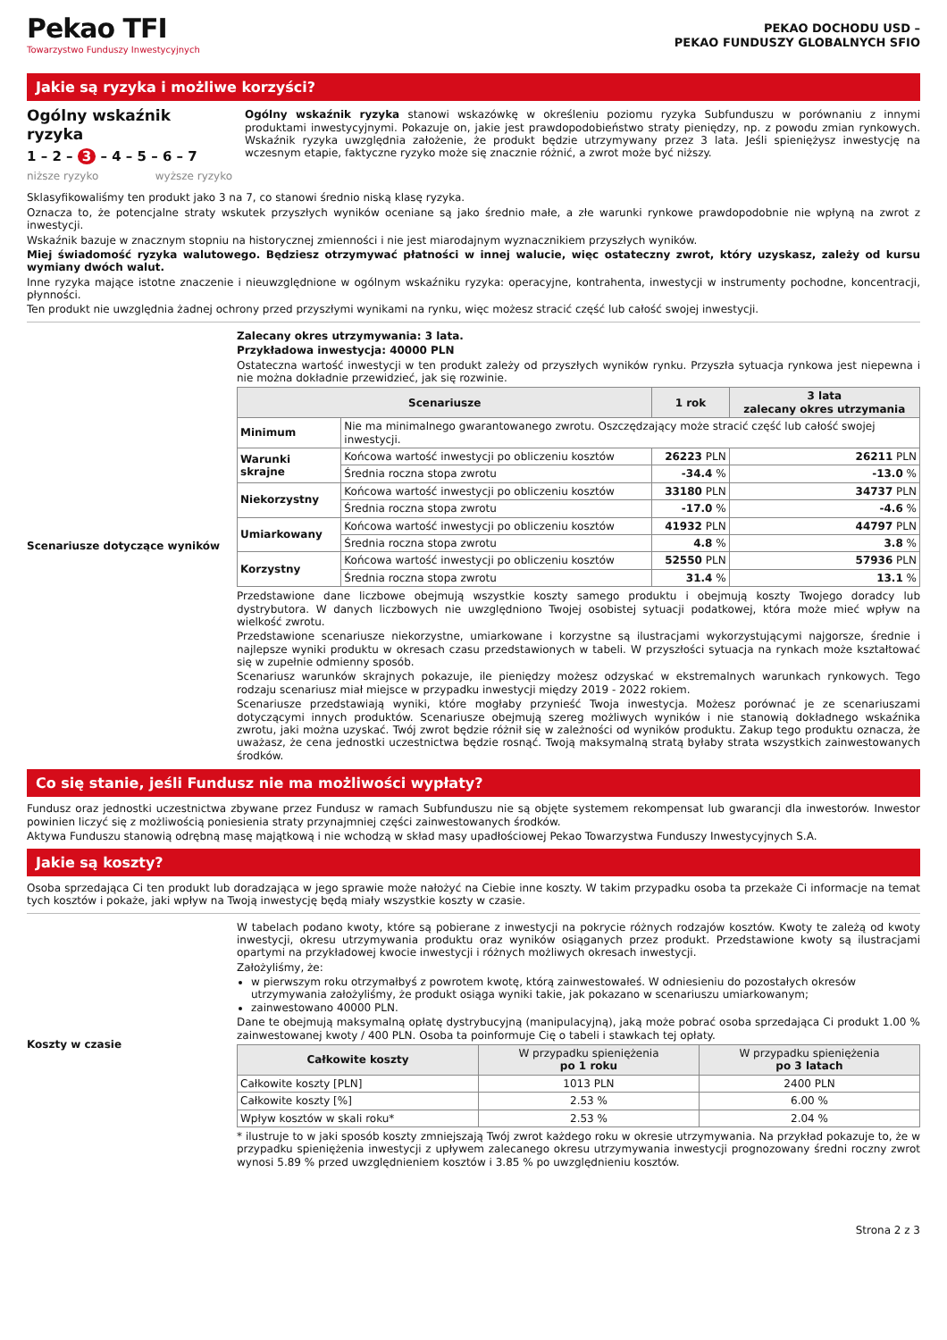Pekao TFI
Towarzystwo Funduszy Inwestycyjnych
PEKAO DOCHODU USD –
PEKAO FUNDUSZY GLOBALNYCH SFIO
Jakie są ryzyka i możliwe korzyści?
Ogólny wskaźnik ryzyka
1 – 2 – 3 – 4 – 5 – 6 – 7
niższe ryzyko wyższe ryzyko
Ogólny wskaźnik ryzyka stanowi wskazówkę w określeniu poziomu ryzyka Subfunduszu w porównaniu z innymi produktami inwestycyjnymi. Pokazuje on, jakie jest prawdopodobieństwo straty pieniędzy, np. z powodu zmian rynkowych. Wskaźnik ryzyka uwzględnia założenie, że produkt będzie utrzymywany przez 3 lata. Jeśli spieniężysz inwestycję na wczesnym etapie, faktyczne ryzyko może się znacznie różnić, a zwrot może być niższy.
Sklasyfikowaliśmy ten produkt jako 3 na 7, co stanowi średnio niską klasę ryzyka.
Oznacza to, że potencjalne straty wskutek przyszłych wyników oceniane są jako średnio małe, a złe warunki rynkowe prawdopodobnie nie wpłyną na zwrot z inwestycji.
Wskaźnik bazuje w znacznym stopniu na historycznej zmienności i nie jest miarodajnym wyznacznikiem przyszłych wyników.
Miej świadomość ryzyka walutowego. Będziesz otrzymywać płatności w innej walucie, więc ostateczny zwrot, który uzyskasz, zależy od kursu wymiany dwóch walut.
Inne ryzyka mające istotne znaczenie i nieuwzględnione w ogólnym wskaźniku ryzyka: operacyjne, kontrahenta, inwestycji w instrumenty pochodne, koncentracji, płynności.
Ten produkt nie uwzględnia żadnej ochrony przed przyszłymi wynikami na rynku, więc możesz stracić część lub całość swojej inwestycji.
Scenariusze dotyczące wyników Zalecany okres utrzymywania: 3 lata.
Przykładowa inwestycja: 40000 PLN
Ostateczna wartość inwestycji w ten produkt zależy od przyszłych wyników rynku. Przyszła sytuacja rynkowa jest niepewna i nie można dokładnie przewidzieć, jak się rozwinie.
| Scenariusze | | 1 rok | 3 lata zalecany okres utrzymania |
| --- | --- | --- | --- |
| Minimum | Nie ma minimalnego gwarantowanego zwrotu. Oszczędzający może stracić część lub całość swojej inwestycji. | | |
| Warunki skrajne | Końcowa wartość inwestycji po obliczeniu kosztów | 26223 PLN | 26211 PLN |
| | Średnia roczna stopa zwrotu | -34.4 % | -13.0 % |
| Niekorzystny | Końcowa wartość inwestycji po obliczeniu kosztów | 33180 PLN | 34737 PLN |
| | Średnia roczna stopa zwrotu | -17.0 % | -4.6 % |
| Umiarkowany | Końcowa wartość inwestycji po obliczeniu kosztów | 41932 PLN | 44797 PLN |
| | Średnia roczna stopa zwrotu | 4.8 % | 3.8 % |
| Korzystny | Końcowa wartość inwestycji po obliczeniu kosztów | 52550 PLN | 57936 PLN |
| | Średnia roczna stopa zwrotu | 31.4 % | 13.1 % |
Przedstawione dane liczbowe obejmują wszystkie koszty samego produktu i obejmują koszty Twojego doradcy lub dystrybutora. W danych liczbowych nie uwzględniono Twojej osobistej sytuacji podatkowej, która może mieć wpływ na wielkość zwrotu.
Przedstawione scenariusze niekorzystne, umiarkowane i korzystne są ilustracjami wykorzystującymi najgorsze, średnie i najlepsze wyniki produktu w okresach czasu przedstawionych w tabeli. W przyszłości sytuacja na rynkach może kształtować się w zupełnie odmienny sposób.
Scenariusz warunków skrajnych pokazuje, ile pieniędzy możesz odzyskać w ekstremalnych warunkach rynkowych. Tego rodzaju scenariusz miał miejsce w przypadku inwestycji między 2019 - 2022 rokiem.
Scenariusze przedstawiają wyniki, które mogłaby przynieść Twoja inwestycja. Możesz porównać je ze scenariuszami dotyczącymi innych produktów. Scenariusze obejmują szereg możliwych wyników i nie stanowią dokładnego wskaźnika zwrotu, jaki można uzyskać. Twój zwrot będzie różnił się w zależności od wyników produktu. Zakup tego produktu oznacza, że uważasz, że cena jednostki uczestnictwa będzie rosnąć. Twoją maksymalną stratą byłaby strata wszystkich zainwestowanych środków.
Co się stanie, jeśli Fundusz nie ma możliwości wypłaty?
Fundusz oraz jednostki uczestnictwa zbywane przez Fundusz w ramach Subfunduszu nie są objęte systemem rekompensat lub gwarancji dla inwestorów. Inwestor powinien liczyć się z możliwością poniesienia straty przynajmniej części zainwestowanych środków.
Aktywa Funduszu stanowią odrębną masę majątkową i nie wchodzą w skład masy upadłościowej Pekao Towarzystwa Funduszy Inwestycyjnych S.A.
Jakie są koszty?
Osoba sprzedająca Ci ten produkt lub doradzająca w jego sprawie może nałożyć na Ciebie inne koszty. W takim przypadku osoba ta przekaże Ci informacje na temat tych kosztów i pokaże, jaki wpływ na Twoją inwestycję będą miały wszystkie koszty w czasie.
Koszty w czasie W tabelach podano kwoty, które są pobierane z inwestycji na pokrycie różnych rodzajów kosztów. Kwoty te zależą od kwoty inwestycji, okresu utrzymywania produktu oraz wyników osiąganych przez produkt. Przedstawione kwoty są ilustracjami opartymi na przykładowej kwocie inwestycji i różnych możliwych okresach inwestycji.
Założyliśmy, że:
w pierwszym roku otrzymałbyś z powrotem kwotę, którą zainwestowałeś. W odniesieniu do pozostałych okresów utrzymywania założyliśmy, że produkt osiąga wyniki takie, jak pokazano w scenariuszu umiarkowanym;
zainwestowano 40000 PLN.
Dane te obejmują maksymalną opłatę dystrybucyjną (manipulacyjną), jaką może pobrać osoba sprzedająca Ci produkt 1.00 % zainwestowanej kwoty / 400 PLN. Osoba ta poinformuje Cię o tabeli i stawkach tej opłaty.
| Całkowite koszty | W przypadku spieniężenia po 1 roku | W przypadku spieniężenia po 3 latach |
| --- | --- | --- |
| Całkowite koszty [PLN] | 1013 PLN | 2400 PLN |
| Całkowite koszty [%] | 2.53 % | 6.00 % |
| Wpływ kosztów w skali roku* | 2.53 % | 2.04 % |
* ilustruje to w jaki sposób koszty zmniejszają Twój zwrot każdego roku w okresie utrzymywania. Na przykład pokazuje to, że w przypadku spieniężenia inwestycji z upływem zalecanego okresu utrzymywania inwestycji prognozowany średni roczny zwrot wynosi 5.89 % przed uwzględnieniem kosztów i 3.85 % po uwzględnieniu kosztów.
Strona 2 z 3